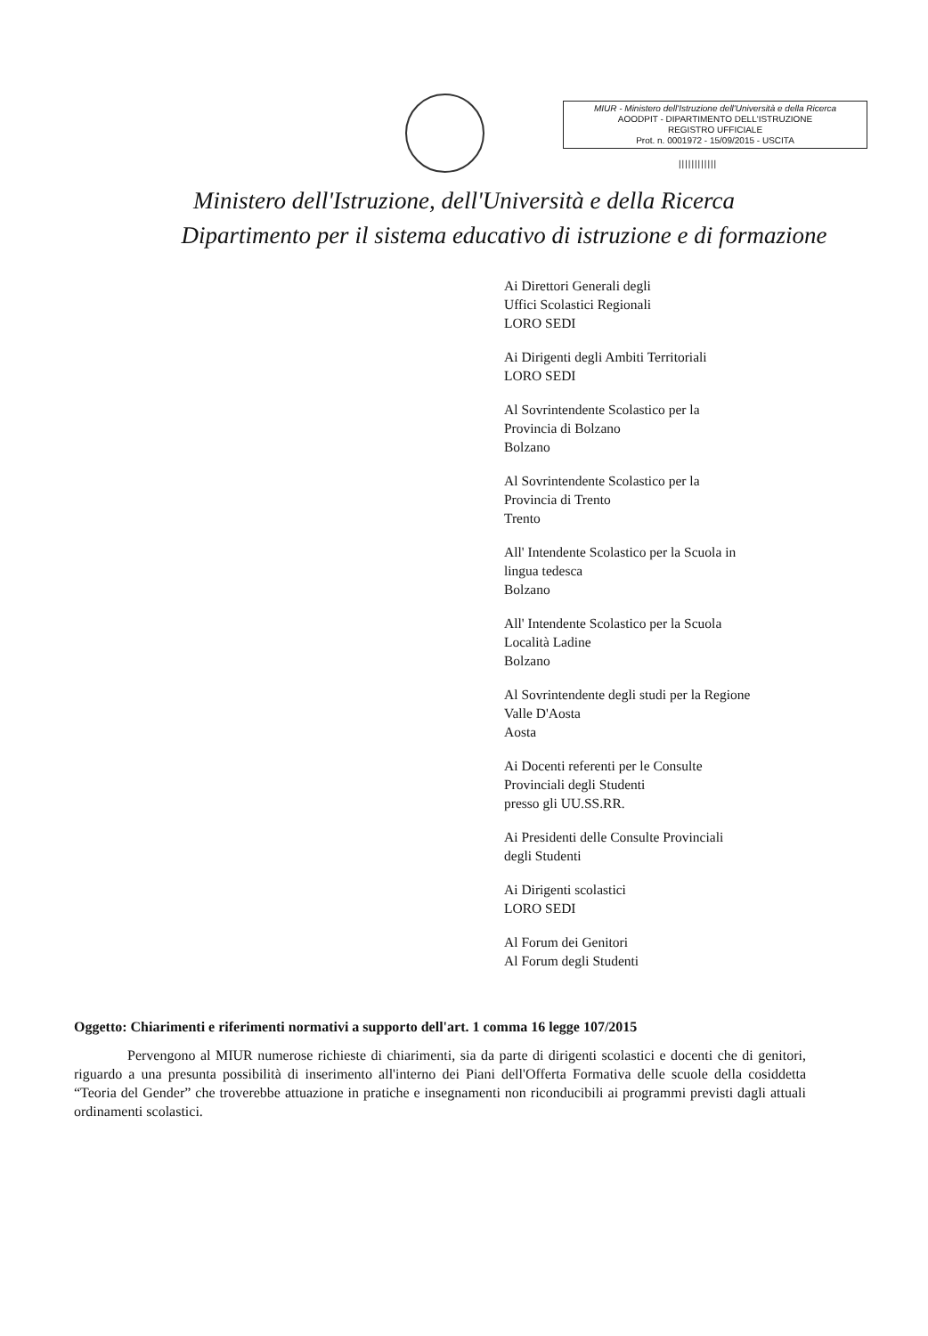MIUR - Ministero dell'Istruzione dell'Università e della Ricerca
AOODPIT - DIPARTIMENTO DELL'ISTRUZIONE
REGISTRO UFFICIALE
Prot. n. 0001972 - 15/09/2015 - USCITA
||||||||||||
Ministero dell'Istruzione, dell'Università e della Ricerca
Dipartimento per il sistema educativo di istruzione e di formazione
Ai Direttori Generali degli
Uffici Scolastici Regionali
LORO SEDI
Ai Dirigenti degli Ambiti Territoriali
LORO SEDI
Al Sovrintendente Scolastico per la
Provincia di Bolzano
Bolzano
Al Sovrintendente Scolastico per la
Provincia di Trento
Trento
All' Intendente Scolastico per la Scuola in
lingua tedesca
Bolzano
All' Intendente Scolastico per la Scuola
Località Ladine
Bolzano
Al Sovrintendente degli studi per la Regione
Valle D'Aosta
Aosta
Ai Docenti referenti per le Consulte
Provinciali degli Studenti
presso gli UU.SS.RR.
Ai Presidenti delle Consulte Provinciali
degli Studenti
Ai Dirigenti scolastici
LORO SEDI
Al Forum dei Genitori
Al Forum degli Studenti
Oggetto: Chiarimenti e riferimenti normativi a supporto dell'art. 1 comma 16 legge 107/2015
Pervengono al MIUR numerose richieste di chiarimenti, sia da parte di dirigenti scolastici e docenti che di genitori, riguardo a una presunta possibilità di inserimento all'interno dei Piani dell'Offerta Formativa delle scuole della cosiddetta “Teoria del Gender” che troverebbe attuazione in pratiche e insegnamenti non riconducibili ai programmi previsti dagli attuali ordinamenti scolastici.